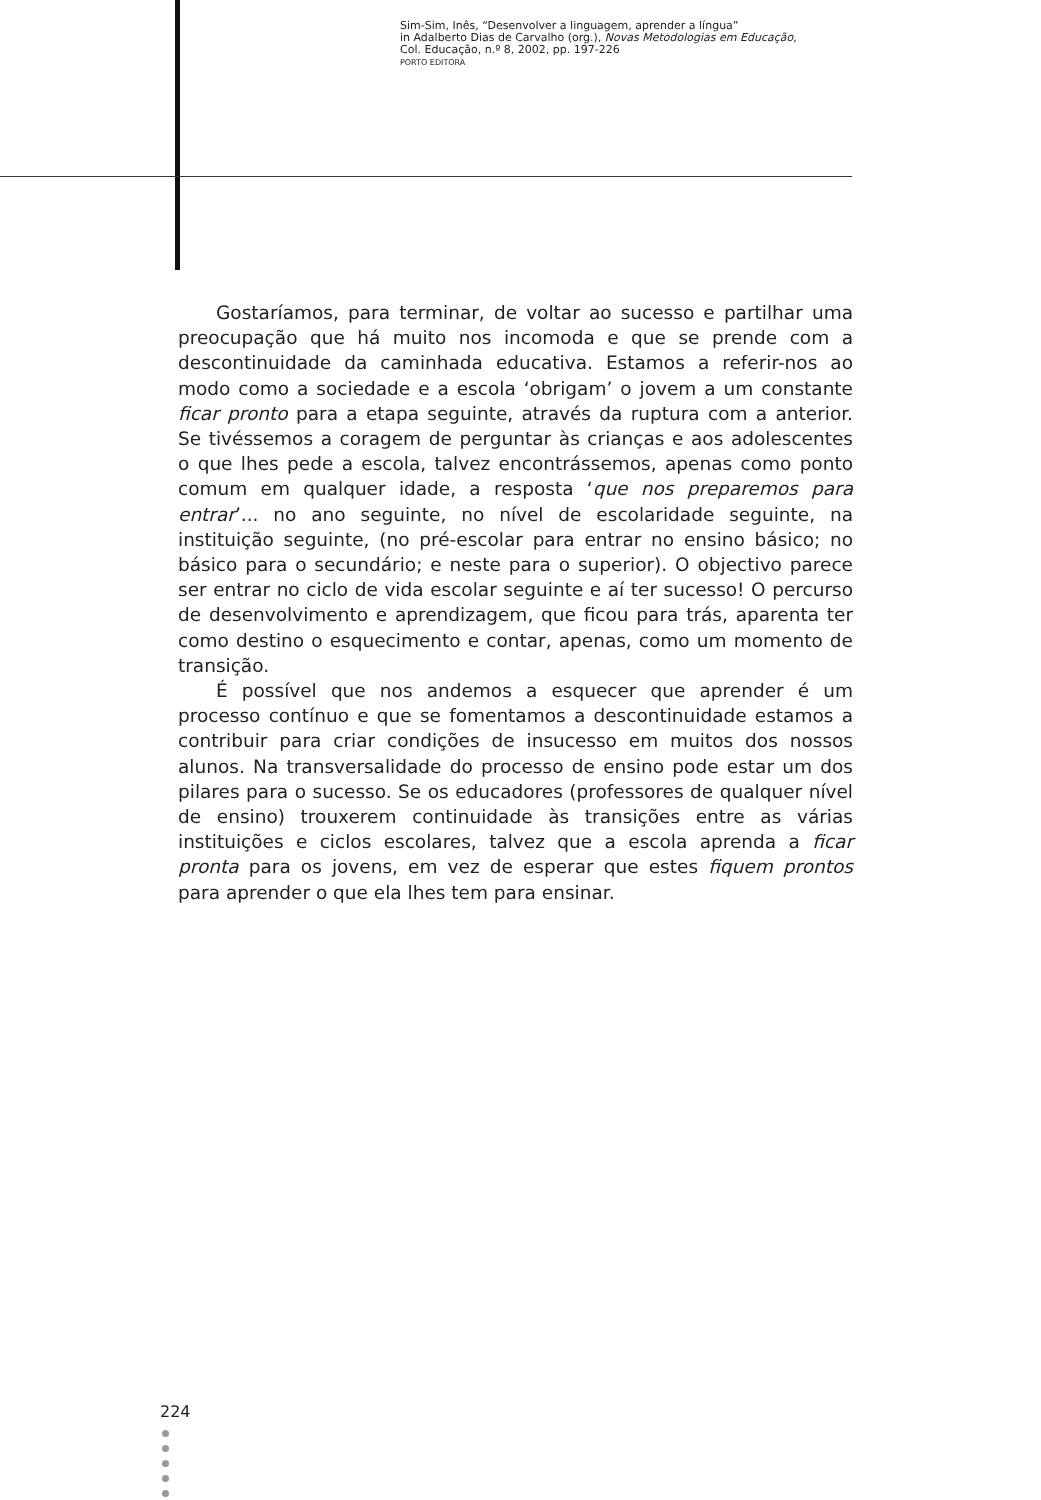Sim-Sim, Inês, “Desenvolver a linguagem, aprender a língua”
in Adalberto Dias de Carvalho (org.), Novas Metodologias em Educação,
Col. Educação, n.º 8, 2002, pp. 197-226
PORTO EDITORA
Gostaríamos, para terminar, de voltar ao sucesso e partilhar uma preocupação que há muito nos incomoda e que se prende com a descontinuidade da caminhada educativa. Estamos a referir-nos ao modo como a sociedade e a escola ‘obrigam’ o jovem a um constante ficar pronto para a etapa seguinte, através da ruptura com a anterior. Se tivéssemos a coragem de perguntar às crianças e aos adolescentes o que lhes pede a escola, talvez encontrássemos, apenas como ponto comum em qualquer idade, a resposta ‘que nos preparemos para entrar’... no ano seguinte, no nível de escolaridade seguinte, na instituição seguinte, (no pré-escolar para entrar no ensino básico; no básico para o secundário; e neste para o superior). O objectivo parece ser entrar no ciclo de vida escolar seguinte e aí ter sucesso! O percurso de desenvolvimento e aprendizagem, que ficou para trás, aparenta ter como destino o esquecimento e contar, apenas, como um momento de transição.
É possível que nos andemos a esquecer que aprender é um processo contínuo e que se fomentamos a descontinuidade estamos a contribuir para criar condições de insucesso em muitos dos nossos alunos. Na transversalidade do processo de ensino pode estar um dos pilares para o sucesso. Se os educadores (professores de qualquer nível de ensino) trouxerem continuidade às transições entre as várias instituições e ciclos escolares, talvez que a escola aprenda a ficar pronta para os jovens, em vez de esperar que estes fiquem prontos para aprender o que ela lhes tem para ensinar.
224